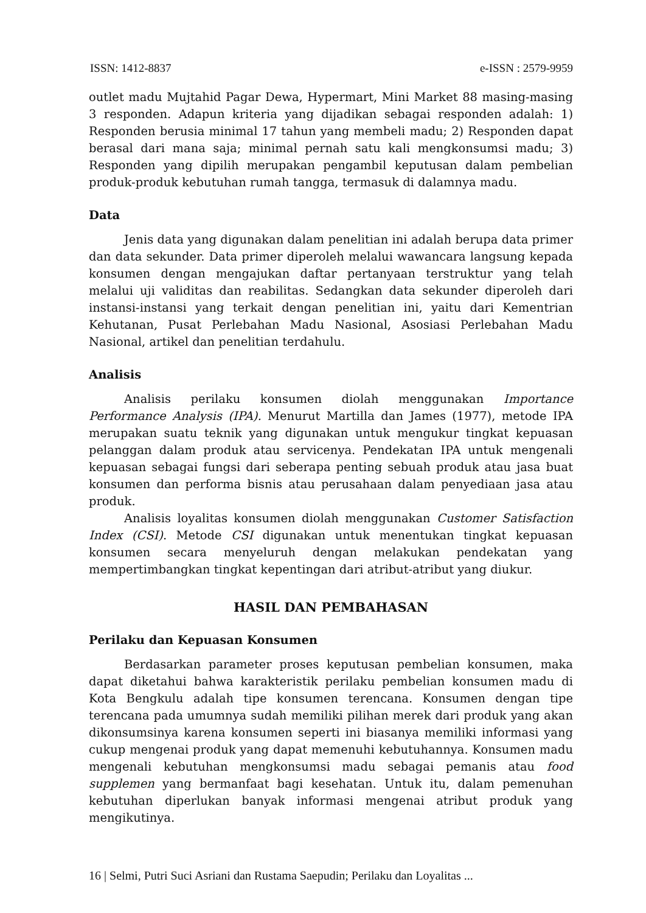ISSN: 1412-8837 e-ISSN : 2579-9959
outlet madu Mujtahid Pagar Dewa, Hypermart, Mini Market 88 masing-masing 3 responden. Adapun kriteria yang dijadikan sebagai responden adalah: 1) Responden berusia minimal 17 tahun yang membeli madu; 2) Responden dapat berasal dari mana saja; minimal pernah satu kali mengkonsumsi madu; 3) Responden yang dipilih merupakan pengambil keputusan dalam pembelian produk-produk kebutuhan rumah tangga, termasuk di dalamnya madu.
Data
Jenis data yang digunakan dalam penelitian ini adalah berupa data primer dan data sekunder. Data primer diperoleh melalui wawancara langsung kepada konsumen dengan mengajukan daftar pertanyaan terstruktur yang telah melalui uji validitas dan reabilitas. Sedangkan data sekunder diperoleh dari instansi-instansi yang terkait dengan penelitian ini, yaitu dari Kementrian Kehutanan, Pusat Perlebahan Madu Nasional, Asosiasi Perlebahan Madu Nasional, artikel dan penelitian terdahulu.
Analisis
Analisis perilaku konsumen diolah menggunakan Importance Performance Analysis (IPA). Menurut Martilla dan James (1977), metode IPA merupakan suatu teknik yang digunakan untuk mengukur tingkat kepuasan pelanggan dalam produk atau servicenya. Pendekatan IPA untuk mengenali kepuasan sebagai fungsi dari seberapa penting sebuah produk atau jasa buat konsumen dan performa bisnis atau perusahaan dalam penyediaan jasa atau produk.
Analisis loyalitas konsumen diolah menggunakan Customer Satisfaction Index (CSI). Metode CSI digunakan untuk menentukan tingkat kepuasan konsumen secara menyeluruh dengan melakukan pendekatan yang mempertimbangkan tingkat kepentingan dari atribut-atribut yang diukur.
HASIL DAN PEMBAHASAN
Perilaku dan Kepuasan Konsumen
Berdasarkan parameter proses keputusan pembelian konsumen, maka dapat diketahui bahwa karakteristik perilaku pembelian konsumen madu di Kota Bengkulu adalah tipe konsumen terencana. Konsumen dengan tipe terencana pada umumnya sudah memiliki pilihan merek dari produk yang akan dikonsumsinya karena konsumen seperti ini biasanya memiliki informasi yang cukup mengenai produk yang dapat memenuhi kebutuhannya. Konsumen madu mengenali kebutuhan mengkonsumsi madu sebagai pemanis atau food supplemen yang bermanfaat bagi kesehatan. Untuk itu, dalam pemenuhan kebutuhan diperlukan banyak informasi mengenai atribut produk yang mengikutinya.
16 | Selmi, Putri Suci Asriani dan Rustama Saepudin; Perilaku dan Loyalitas ...